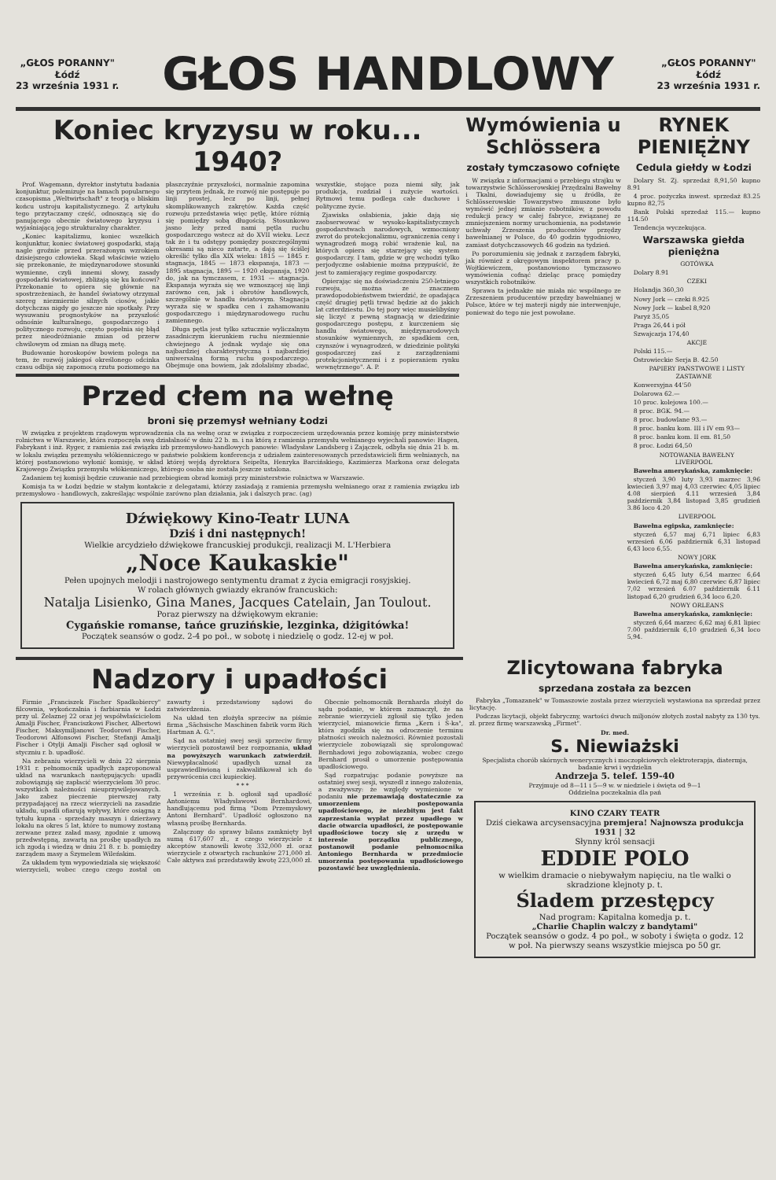„GŁOS PORANNY"
Łódź
23 września 1931 r.
GŁOS HANDLOWY
„GŁOS PORANNY"
Łódź
23 września 1931 r.
Koniec kryzysu w roku... 1940?
Prof. Wagemann, dyrektor instytutu badania konjunktur, polemizuje na łamach popularnego czasopisma „Weltwirtschaft" z teorją o bliskim końcu ustroju kapitalistycznego. Z artykułu tego przytaczamy część, odnoszącą się do panującego obecnie światowego kryzysu i wyjaśniającą jego strukturalny charakter.
„Koniec kapitalizmu, koniec wszelkich konjunktur, koniec światowej gospodarki, stają nagle groźnie przed przerażonym wzrokiem dzisiejszego człowieka. Skąd właściwie wzięło się przekonanie, że międzynarodowe stosunki wymienne, czyli innemi słowy, zasady gospodarki światowej, zbliżają się ku końcowi? Przekonanie to opiera się głównie na spostrzeżeniach, że handel światowy otrzymał szereg niezmiernie silnych ciosów, jakie dotychczas nigdy go jeszcze nie spotkały. Przy wysuwaniu prognostyków na przyszłość odnośnie kulturalnego, gospodarczego i politycznego rozwoju, często popełnia się błąd przez nieodróżnianie zmian od przerw chwilowym od zmian na długą metę.
Budowanie horoskopów bowiem polega na tem, że rozwój jakiegoś określonego odcinka czasu odbija się zapomocą rzutu poziomego na płaszczyźnie przyszłości, normalnie zapomina się przytem jednak, że rozwój nie postępuje po linji prostej, lecz po linji, pełnej skomplikowanych zakrętów. Każda część rozwoju przedstawia więc pętlę, które różnią się pomiędzy sobą długością. Stosunkowo jasno leży przed nami pętla ruchu gospodarczego wstecz aż do XVII wieku. Lecz tak że i tu odstępy pomiędzy poszczególnymi okresami są nieco zatarte, a dają się ściślej określić tylko dla XIX wieku: 1815 — 1845 r. stagnacja, 1845 — 1873 ekspansja, 1873 — 1895 stagnacja, 1895 — 1920 ekspansja, 1920 do, jak na tymczasem, r. 1931 — stagnacja. Ekspansja wyraża się we wznoszącej się linji zarówno cen, jak i obrotów handlowych, szczególnie w handlu światowym. Stagnacja wyraża się w spadku cen i zahamowaniu gospodarczego i międzynarodowego ruchu zamiennego.
Długa pętla jest tylko sztucznie wyliczalnym zasadniczym kierunkiem ruchu niezmiennie chwiejnego A jednak wydaje się ona najbardziej charakterystyczną i najbardziej uniwersalną formą ruchu gospodarczego. Obejmuje ona bowiem, jak zdołaliśmy zbadać, wszystkie, stojące poza niemi siły, jak produkcja, rozdział i zużycie wartości. Rytmowi temu podlega całe duchowe i polityczne życie.
Zjawiska osłabienia, jakie dają się zaobserwować w wysoko-kapitalistycznych gospodarstwach narodowych, wzmocniony zwrot do protekcjonalizmu, ograniczenia ceny i wynagrodzeń mogą robić wrażenie kul, na których opiera się starzejący się system gospodarczy. I tam, gdzie w grę wchodzi tylko perjodyczne osłabienie można przypuścić, że jest to zamierający regime gospodarczy.
Opierając się na doświadczeniu 250-letniego rozwoju, można ze znacznem prawdopodobieństwem twierdzić, że opadająca część drugiej pętli trwać będzie aż do jakich lat czterdziestu. Do tej pory więc musielibyśmy się liczyć z pewną stagnacją w dziedzinie gospodarczego postępu, z kurczeniem się handlu światowego, międzynarodowych stosunków wymiennych, ze spadkiem cen, czynszów i wynagrodzeń, w dziedzinie polityki gospodarczej zaś z zarządzeniami protekcjonistycznemi i z popieraniem rynku wewnętrznego". A. P.
Przed cłem na wełnę
broni się przemysł wełniany Łodzi
W związku z projektem rządowym wprowadzenia cła na wełnę oraz w związku z rozpoczeciem urzędowania przez komisję przy ministerstwie rolnictwa w Warszawie, która rozpoczęła swą działalność w dniu 22 b. m. i na którą z ramienia przemysłu wełnianego wyjechali panowie: Hagen, Fabrykant i inż. Ryger, z ramienia zaś związku izb przemysłowo-handlowych panowie: Władysław Landsberg i Zajączek, odbyła się dnia 21 b. m. w lokalu związku przemysłu włókienniczego w państwie polskiem konferencja z udziałem zainteresowanych przedstawicieli firm wełnianych, na której postanowiono wyłonić komisję, w skład której wejdą dyrektora Seipelta, Henryka Barcińskiego, Kazimierza Markona oraz delegata Krajowego Związku przemysłu włókienniczego, którego osoba nie została jeszcze ustalona.
Zadaniem tej komisji będzie czuwanie nad przebiegiem obrad komisji przy ministerstwie rolnictwa w Warszawie.
Komisja ta w Łodzi będzie w stałym kontakcie z delegatami, którzy zasiadają z ramienia przemysłu wełnianego oraz z ramienia związku izb przemysłowo - handlowych, zakreślając wspólnie zarówno plan działania, jak i dalszych prac. (ag)
Dźwiękowy Kino-Teatr LUNA
Dziś i dni następnych!
Wielkie arcydzieło dźwiękowe francuskiej produkcji, realizacji M. L'Herbiera
„Noce Kaukaskie"
Pełen upojnych melodji i nastrojowego sentymentu dramat z życia emigracji rosyjskiej.
W rolach głównych gwiazdy ekranów francuskich:
Natalja Lisienko, Gina Manes, Jacques Catelain, Jan Toulout.
Poraz pierwszy na dźwiękowym ekranie:
Cygańskie romanse, tańce gruzińskie, lezginka, dżigitówka!
Początek seansów o godz. 2-4 po poł., w sobotę i niedzielę o godz. 12-ej w poł.
Wymówienia u Schlössera
zostały tymczasowo cofnięte
W związku z informacjami o przebiegu strajku w towarzystwie Schlösserowskiej Przędzalni Bawełny i Tkalni, dowiadujemy się u źródła, że Schlösserowskie Towarzystwo zmuszone było wymówić jednej zmianie robotników, z powodu redukcji pracy w całej fabryce, związanej ze zmniejszeniem normy uruchomienia, na podstawie uchwały Zrzeszenia producentów przędzy bawełnianej w Polsce, do 40 godzin tygodniowo, zamiast dotychczasowych 46 godzin na tydzień.
Po porozumieniu się jednak z zarządem fabryki, jak również z okręgowym inspektorem pracy p. Wojtkiewiczem, postanowiono tymczasowo wymówienia cofnąć dzieląc pracę pomiędzy wszystkich robotników.
Sprawa ta jednakże nie miała nic wspólnego ze Zrzeszeniem producentów przędzy bawełnianej w Polsce, które w tej materji nigdy nie interwenjuje, ponieważ do tego nie jest powołane.
RYNEK PIENIĘŻNY
Cedula giełdy w Łodzi
Dolary St. Zj. sprzedaż 8,91,50 kupno 8.91
4 proc. pożyczka inwest. sprzedaż 83.25 kupno 82,75
Bank Polski sprzedaż 115.— kupno 114.50
Tendencja wyczekująca.
Warszawska giełda pieniężna
GOTÓWKA
Dolary 8.91
CZEKI
Holandja 360,30
Nowy Jork — czeki 8.925
Nowy Jork — kabel 8,920
Paryż 35,05
Praga 26,44 i pół
Szwajcarja 174,40
AKCJE
Polski 115.—
Ostrowieckie Serja B. 42.50
PAPIERY PAŃSTWOWE I LISTY ZASTAWNE
Konwersyjna 44'50
Dolarowa 62.—
10 proc. kolejowa 100.—
8 proc. BGK. 94.—
8 proc. budowlane 93.—
8 proc. banku kom. III i IV em 93—
8 proc. banku kom. II em. 81,50
8 proc. Łodzi 64,50
NOTOWANIA BAWEŁNY
LIVERPOOL
Bawełna amerykańska, zamknięcie:
styczeń 3,90 luty 3,93 marzec 3,96 kwiecień 3,97 maj 4,03 czerwiec 4,05 lipiec 4.08 sierpień 4.11 wrzesień 3,84 październik 3,84 listopad 3,85 grudzień 3.86 loco 4.20
LIVERPOOL
Bawełna egipska, zamknięcie:
styczeń 6,57 maj 6,71 lipiec 6,83 wrzesień 6,06 październik 6,31 listopad 6,43 loco 6,55.
NOWY JORK
Bawełna amerykańska, zamknięcie:
styczeń 6,45 luty 6,54 marzec 6,64 kwiecień 6,72 maj 6,80 czerwiec 6,87 lipiec 7,02 wrzesień 6.07 październik 6.11 listopad 6,20 grudzień 6,34 loco 6,20.
NOWY ORLEANS
Bawełna amerykańska, zamknięcie:
styczeń 6,64 marzec 6,62 maj 6,81 lipiec 7.00 październik 6,10 grudzień 6,34 loco 5,94.
Nadzory i upadłości
Firmie „Franciszek Fischer Spadkobiercy" filcownia, wykończalnia i farbiarnia w Łodzi przy ul. Żelaznej 22 oraz jej współwłaścicielom Amalji Fischer, Franciszkowi Fischer, Albertowi Fischer, Maksymiljanowi Teodorowi Fischer, Teodorowi Alfonsowi Fischer, Stefanji Amalji Fischer i Otylji Amalji Fischer sąd ogłosił w styczniu r. b. upadłość.
Na zebraniu wierzycieli w dniu 22 sierpnia 1931 r. pełnomocnik upadłych zaproponował układ na warunkach następujących: upadli zobowiązują się zapłacić wierzycielom 30 proc. wszystkich należności nieuprzywilejowanych. Jako zabez pieczenie pierwszej raty przypadającej na rzecz wierzycieli na zasadzie układu, upadli ofiarują wpływy, które osiągną z tytułu kupna - sprzedaży maszyn i dzierżawy lokalu na okres 5 lat, które to numowy zostaną zerwane przez załad masy, zgodnie z umową przedwstępną, zawartą na prośbę upadłych za ich zgodą i wiedzą w dniu 21 8. r. b. pomiędzy zarządem masy a Szymelem Wileńskim.
Za układem tym wypowiedziała się większość wierzycieli, wobec czego czego został on zawarty i przedstawiony sądowi do zatwierdzenia.
Na układ ten złożyła sprzeciw na piśmie firma „Sächsische Maschinen fabrik vorm Rich Hartman A. G.".
Sąd na ostatniej swej sesji sprzeciw firmy wierzycieli pozostawił bez rozpoznania, układ na powyższych warunkach zatwierdził. Niewypłacalność upadłych uznał za usprawiedliwioną i zakwalifikował ich do przywrócenia czci kupieckiej.
* * *
1 września r. b. ogłosił sąd upadłość Antoniemu Władysławowi Bernhardowi, handlującemu pod firmą "Dom Przemysłowy Antoni Bernhard". Upadłość ogłoszono na własną prośbę Bernharda.
Załączony do sprawy bilans zamknięty był sumą 617,607 zł., z czego wierzyciele z akceptów stanowili kwotę 332,000 zł. oraz wierzyciele z otwartych rachunków 271,000 zł. Całe aktywa zaś przedstawiły kwotę 223,000 zł.
Obecnie pełnomocnik Bernharda złożył do sądu podanie, w którem zaznaczył, że na zebranie wierzycieli zgłosił się tylko jeden wierzyciel, mianowicie firma „Kern i S-ka", która zgodziła się na odroczenie terminu płatności swoich należności. Również pozostali wierzyciele zobowiązali się sprolongować Bernhadowi jego zobowiązania, wobec czego Bernhard prosił o umorzenie postępowania upadłościowego.
Sąd rozpatrując podanie powyższe na ostatniej swej sesji, wyszedł z innego założenia, a zważywszy: że względy wymienione w podaniu nie przemawiają dostatecznie za umorzeniem postępowania upadłościowego, że niezbitym jest fakt zaprzestania wypłat przez upadłego w dacie otwarcia upadłości, że postępowanie upadłościowe toczy się z urzędu w interesie porządku publicznego, postanowił podanie pełnomocnika Antoniego Bernharda w przedmiocie umorzenia postępowania upadłościowego pozostawić bez uwzględnienia.
Zlicytowana fabryka
sprzedana została za bezcen
Fabryka „Tomazanek" w Tomaszowie została przez wierzycieli wystawiona na sprzedaż przez licytację.
Podczas licytacji, objekt fabryczny, wartości dwuch miljonów złotych został nabyty za 130 tys. zł. przez firmę warszawską „Firmet".
Dr. med.
S. Niewiażski
Specjalista chorób skórnych wenerycznych i moczopłciowych elektroterapja, diatermja, badanie krwi i wydzielin
Andrzeja 5. telef. 159-40
Przyjmuje od 8—11 i 5—9 w. w niedziele i święta od 9—1
Oddzielna poczekalnia dla pań
KINO CZARY TEATR
Dziś ciekawa arcysensacyjna premjera! Najnowsza produkcja 1931 | 32
Słynny król sensacji
EDDIE POLO
w wielkim dramacie o niebywałym napięciu, na tle walki o skradzione klejnoty p. t.
Śladem przestępcy
Nad program: Kapitalna komedja p. t.
„Charlie Chaplin walczy z bandytami"
Początek seansów o godz. 4 po poł., w soboty i święta o godz. 12 w poł. Na pierwszy seans wszystkie miejsca po 50 gr.